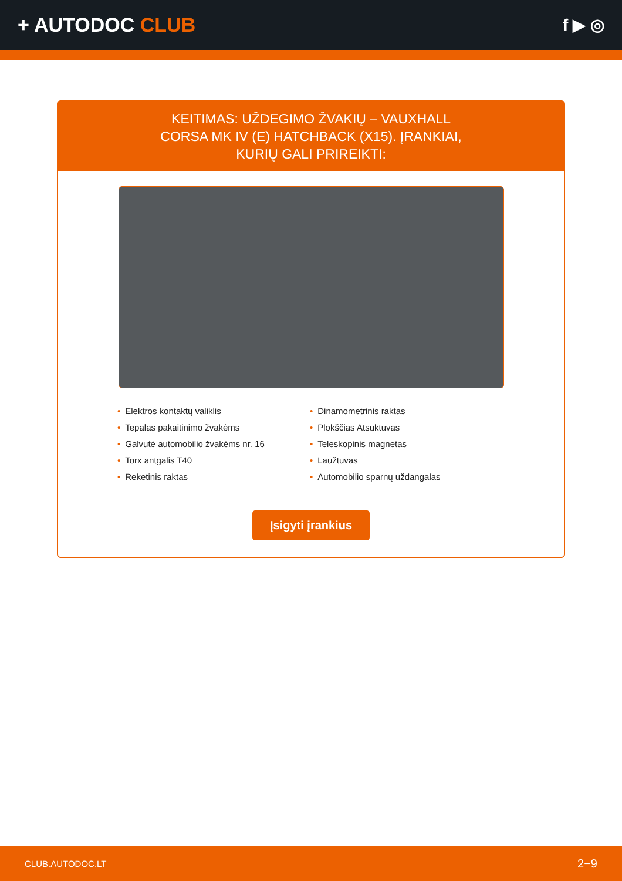+ AUTODOC CLUB
f ▶ ◎
KEITIMAS: UŽDEGIMO ŽVAKIŲ – VAUXHALL CORSA MK IV (E) HATCHBACK (X15). ĮRANKIAI, KURIŲ GALI PRIREIKTI:
Elektros kontaktų valiklis
Dinamometrinis raktas
Tepalas pakaitinimo žvakėms
Plokščias Atsuktuvas
Galvutė automobilio žvakėms nr. 16
Teleskopinis magnetas
Torx antgalis T40
Laužtuvas
Reketinis raktas
Automobilio sparnų uždangalas
Įsigyti įrankius
CLUB.AUTODOC.LT 2−9